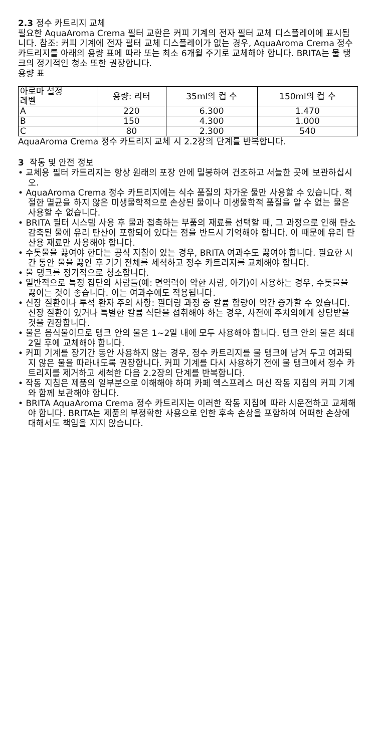2.3 정수 카트리지 교체
필요한 AquaAroma Crema 필터 교환은 커피 기계의 전자 필터 교체 디스플레이에 표시됩니다. 참조: 커피 기계에 전자 필터 교체 디스플레이가 없는 경우, AquaAroma Crema 정수 카트리지를 아래의 용량 표에 따라 또는 최소 6개월 주기로 교체해야 합니다. BRITA는 물 탱크의 정기적인 청소 또한 권장합니다.
용량 표
| 아로마 설정 레벨 | 용량: 리터 | 35ml의 컵 수 | 150ml의 컵 수 |
| A | 220 | 6.300 | 1.470 |
| B | 150 | 4.300 | 1.000 |
| C | 80 | 2.300 | 540 |
AquaAroma Crema 정수 카트리지 교체 시 2.2장의 단계를 반복합니다.
3 작동 및 안전 정보
• 교체용 필터 카트리지는 항상 원래의 포장 안에 밀봉하여 건조하고 서늘한 곳에 보관하십시오.
• AquaAroma Crema 정수 카트리지에는 식수 품질의 차가운 물만 사용할 수 있습니다. 적절한 멸균을 하지 않은 미생물학적으로 손상된 물이나 미생물학적 품질을 알 수 없는 물은 사용할 수 없습니다.
• BRITA 필터 시스템 사용 후 물과 접촉하는 부품의 재료를 선택할 때, 그 과정으로 인해 탄소감축된 물에 유리 탄산이 포함되어 있다는 점을 반드시 기억해야 합니다. 이 때문에 유리 탄산용 재료만 사용해야 합니다.
• 수돗물을 끓여야 한다는 공식 지침이 있는 경우, BRITA 여과수도 끓여야 합니다. 필요한 시간 동안 물을 끓인 후 기기 전체를 세척하고 정수 카트리지를 교체해야 합니다.
• 물 탱크를 정기적으로 청소합니다.
• 일반적으로 특정 집단의 사람들(예: 면역력이 약한 사람, 아기)이 사용하는 경우, 수돗물을 끓이는 것이 좋습니다. 이는 여과수에도 적용됩니다.
• 신장 질환이나 투석 환자 주의 사항: 필터링 과정 중 칼륨 함량이 약간 증가할 수 있습니다. 신장 질환이 있거나 특별한 칼륨 식단을 섭취해야 하는 경우, 사전에 주치의에게 상담받을 것을 권장합니다.
• 물은 음식물이므로 탱크 안의 물은 1~2일 내에 모두 사용해야 합니다. 탱크 안의 물은 최대 2일 후에 교체해야 합니다.
• 커피 기계를 장기간 동안 사용하지 않는 경우, 정수 카트리지를 물 탱크에 남겨 두고 여과되지 않은 물을 따라내도록 권장합니다. 커피 기계를 다시 사용하기 전에 물 탱크에서 정수 카트리지를 제거하고 세척한 다음 2.2장의 단계를 반복합니다.
• 작동 지침은 제품의 일부분으로 이해해야 하며 카페 엑스프레스 머신 작동 지침의 커피 기계와 함께 보관해야 합니다.
• BRITA AquaAroma Crema 정수 카트리지는 이러한 작동 지침에 따라 시운전하고 교체해야 합니다. BRITA는 제품의 부정확한 사용으로 인한 후속 손상을 포함하여 어떠한 손상에 대해서도 책임을 지지 않습니다.